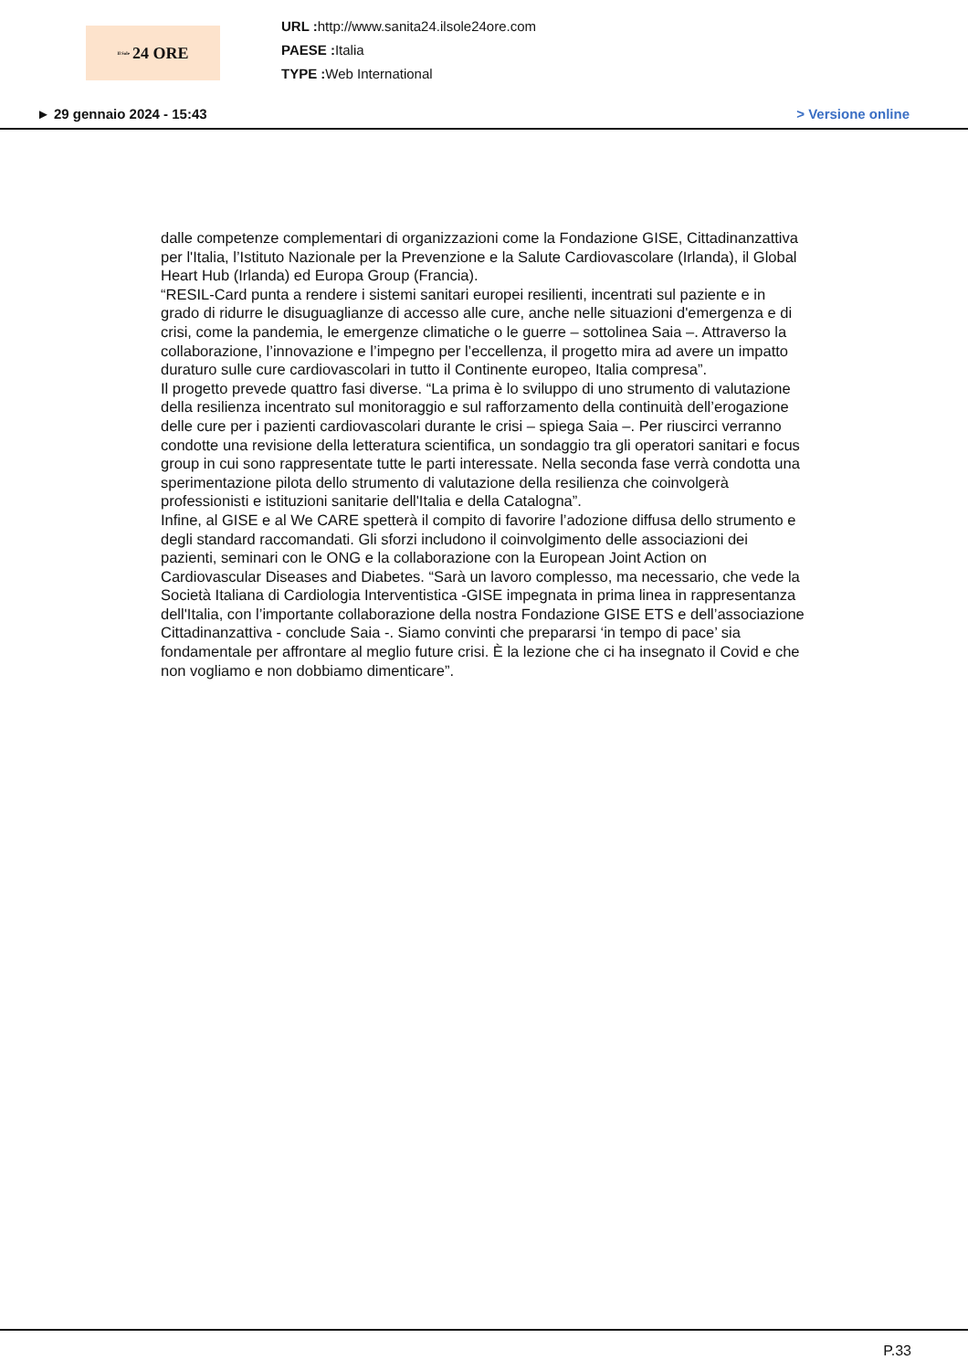Il Sole 24 ORE
URL : http://www.sanita24.ilsole24ore.com
PAESE : Italia
TYPE : Web International
► 29 gennaio 2024 - 15:43 > Versione online
dalle competenze complementari di organizzazioni come la Fondazione GISE, Cittadinanzattiva per l'Italia, l’Istituto Nazionale per la Prevenzione e la Salute Cardiovascolare (Irlanda), il Global Heart Hub (Irlanda) ed Europa Group (Francia).
“RESIL-Card punta a rendere i sistemi sanitari europei resilienti, incentrati sul paziente e in grado di ridurre le disuguaglianze di accesso alle cure, anche nelle situazioni d'emergenza e di crisi, come la pandemia, le emergenze climatiche o le guerre – sottolinea Saia –. Attraverso la collaborazione, l’innovazione e l’impegno per l’eccellenza, il progetto mira ad avere un impatto duraturo sulle cure cardiovascolari in tutto il Continente europeo, Italia compresa”.
Il progetto prevede quattro fasi diverse. “La prima è lo sviluppo di uno strumento di valutazione della resilienza incentrato sul monitoraggio e sul rafforzamento della continuità dell’erogazione delle cure per i pazienti cardiovascolari durante le crisi – spiega Saia –. Per riuscirci verranno condotte una revisione della letteratura scientifica, un sondaggio tra gli operatori sanitari e focus group in cui sono rappresentate tutte le parti interessate. Nella seconda fase verrà condotta una sperimentazione pilota dello strumento di valutazione della resilienza che coinvolgerà professionisti e istituzioni sanitarie dell'Italia e della Catalogna”.
Infine, al GISE e al We CARE spetterà il compito di favorire l’adozione diffusa dello strumento e degli standard raccomandati. Gli sforzi includono il coinvolgimento delle associazioni dei pazienti, seminari con le ONG e la collaborazione con la European Joint Action on Cardiovascular Diseases and Diabetes. “Sarà un lavoro complesso, ma necessario, che vede la Società Italiana di Cardiologia Interventistica -GISE impegnata in prima linea in rappresentanza dell'Italia, con l’importante collaborazione della nostra Fondazione GISE ETS e dell’associazione Cittadinanzattiva - conclude Saia -. Siamo convinti che prepararsi ‘in tempo di pace’ sia fondamentale per affrontare al meglio future crisi. È la lezione che ci ha insegnato il Covid e che non vogliamo e non dobbiamo dimenticare”.
P.33